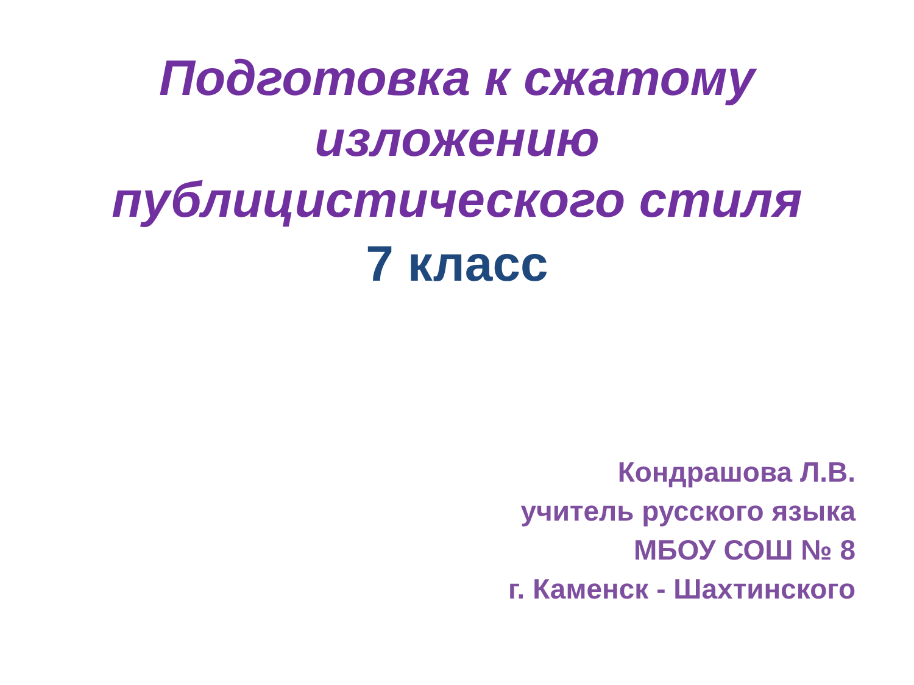Подготовка к сжатому
изложению
публицистического стиля
7 класс
Кондрашова Л.В.
учитель русского языка
МБОУ СОШ № 8
г. Каменск - Шахтинского